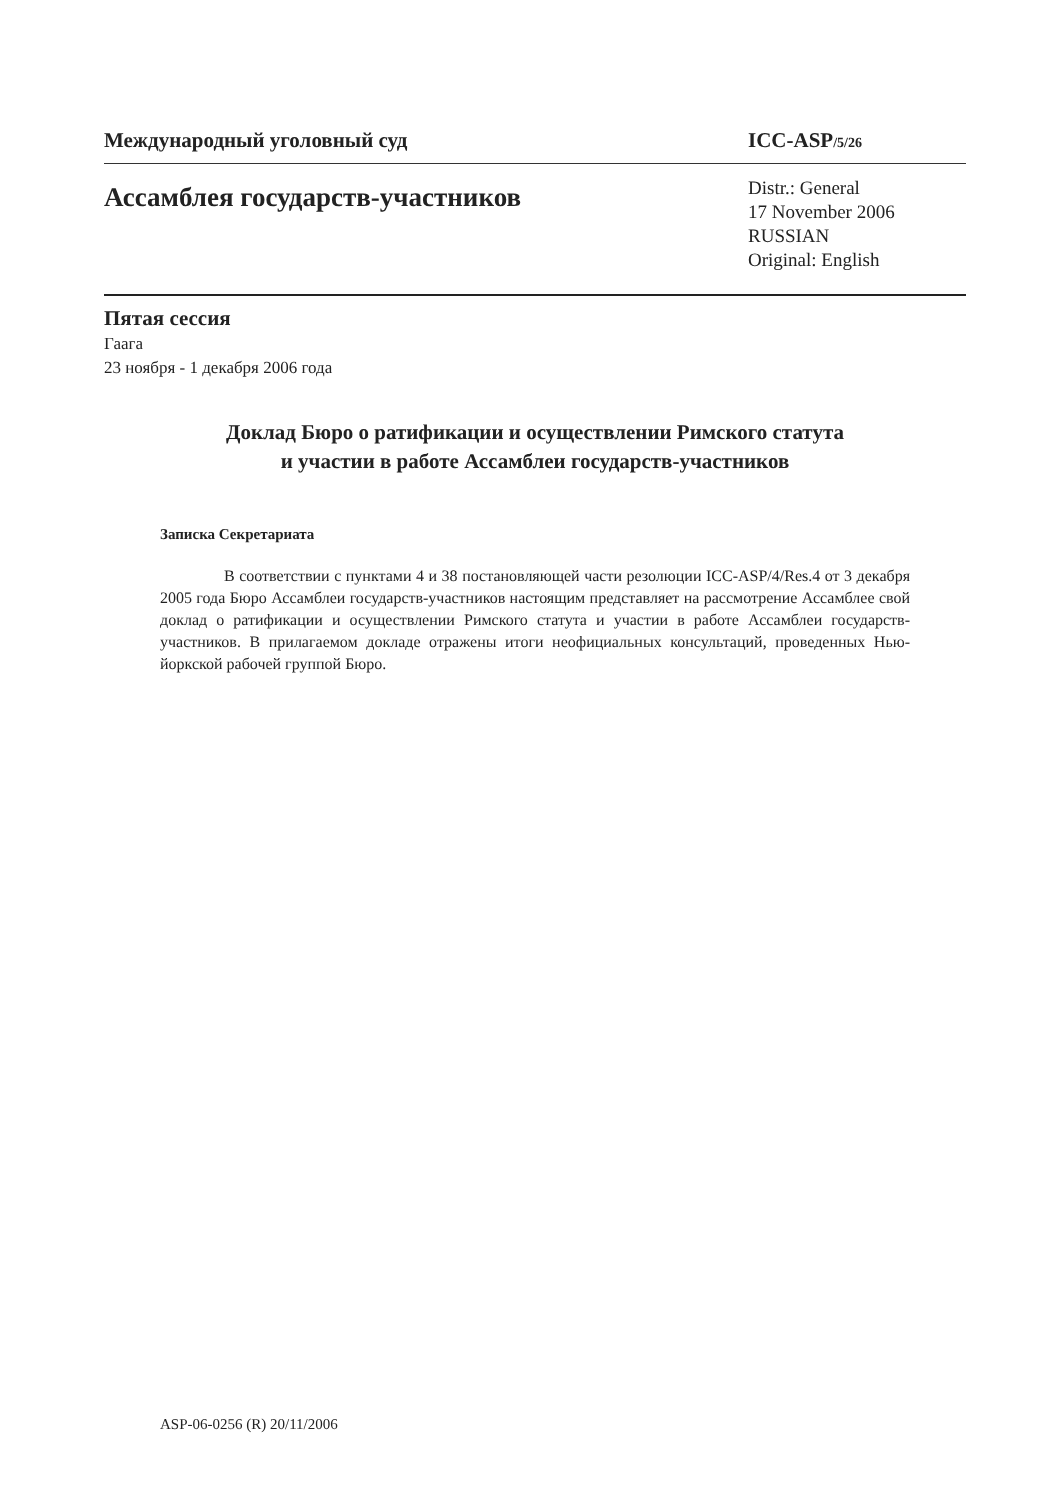Международный уголовный суд ICC-ASP/5/26
Ассамблея государств-участников
Distr.: General
17 November 2006
RUSSIAN
Original: English
Пятая сессия
Гаага
23 ноября - 1 декабря 2006 года
Доклад Бюро о ратификации и осуществлении Римского статута
и участии в работе Ассамблеи государств-участников
Записка Секретариата
В соответствии с пунктами 4 и 38 постановляющей части резолюции ICC-ASP/4/Res.4 от 3 декабря 2005 года Бюро Ассамблеи государств-участников настоящим представляет на рассмотрение Ассамблее свой доклад о ратификации и осуществлении Римского статута и участии в работе Ассамблеи государств-участников. В прилагаемом докладе отражены итоги неофициальных консультаций, проведенных Нью-йоркской рабочей группой Бюро.
ASP-06-0256 (R) 20/11/2006